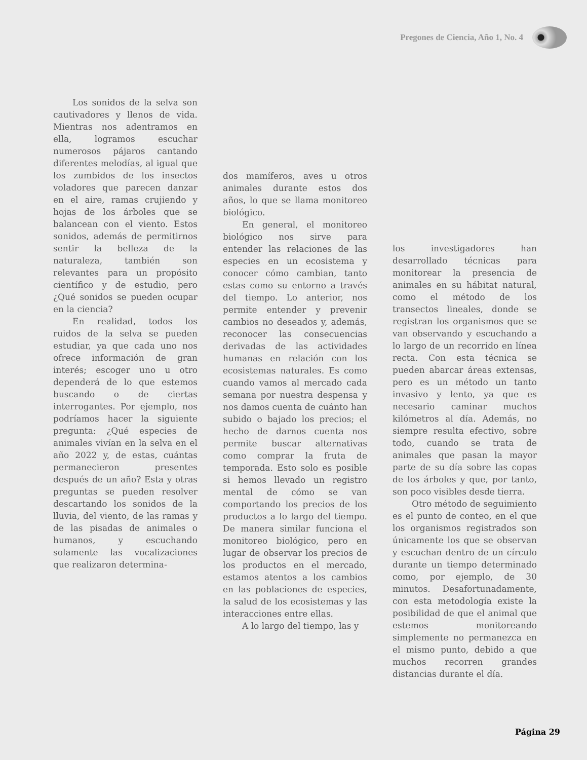Pregones de Ciencia, Año 1, No. 4
Los sonidos de la selva son cautivadores y llenos de vida. Mientras nos adentramos en ella, logramos escuchar numerosos pájaros cantando diferentes melodías, al igual que los zumbidos de los insectos voladores que parecen danzar en el aire, ramas crujiendo y hojas de los árboles que se balancean con el viento. Estos sonidos, además de permitirnos sentir la belleza de la naturaleza, también son relevantes para un propósito científico y de estudio, pero ¿Qué sonidos se pueden ocupar en la ciencia?
En realidad, todos los ruidos de la selva se pueden estudiar, ya que cada uno nos ofrece información de gran interés; escoger uno u otro dependerá de lo que estemos buscando o de ciertas interrogantes. Por ejemplo, nos podríamos hacer la siguiente pregunta: ¿Qué especies de animales vivían en la selva en el año 2022 y, de estas, cuántas permanecieron presentes después de un año? Esta y otras preguntas se pueden resolver descartando los sonidos de la lluvia, del viento, de las ramas y de las pisadas de animales o humanos, y escuchando solamente las vocalizaciones que realizaron determina-
dos mamíferos, aves u otros animales durante estos dos años, lo que se llama monitoreo biológico.
En general, el monitoreo biológico nos sirve para entender las relaciones de las especies en un ecosistema y conocer cómo cambian, tanto estas como su entorno a través del tiempo. Lo anterior, nos permite entender y prevenir cambios no deseados y, además, reconocer las consecuencias derivadas de las actividades humanas en relación con los ecosistemas naturales. Es como cuando vamos al mercado cada semana por nuestra despensa y nos damos cuenta de cuánto han subido o bajado los precios; el hecho de darnos cuenta nos permite buscar alternativas como comprar la fruta de temporada. Esto solo es posible si hemos llevado un registro mental de cómo se van comportando los precios de los productos a lo largo del tiempo. De manera similar funciona el monitoreo biológico, pero en lugar de observar los precios de los productos en el mercado, estamos atentos a los cambios en las poblaciones de especies, la salud de los ecosistemas y las interacciones entre ellas.
A lo largo del tiempo, las y
los investigadores han desarrollado técnicas para monitorear la presencia de animales en su hábitat natural, como el método de los transectos lineales, donde se registran los organismos que se van observando y escuchando a lo largo de un recorrido en línea recta. Con esta técnica se pueden abarcar áreas extensas, pero es un método un tanto invasivo y lento, ya que es necesario caminar muchos kilómetros al día. Además, no siempre resulta efectivo, sobre todo, cuando se trata de animales que pasan la mayor parte de su día sobre las copas de los árboles y que, por tanto, son poco visibles desde tierra.
Otro método de seguimiento es el punto de conteo, en el que los organismos registrados son únicamente los que se observan y escuchan dentro de un círculo durante un tiempo determinado como, por ejemplo, de 30 minutos. Desafortunadamente, con esta metodología existe la posibilidad de que el animal que estemos monitoreando simplemente no permanezca en el mismo punto, debido a que muchos recorren grandes distancias durante el día.
Página 29